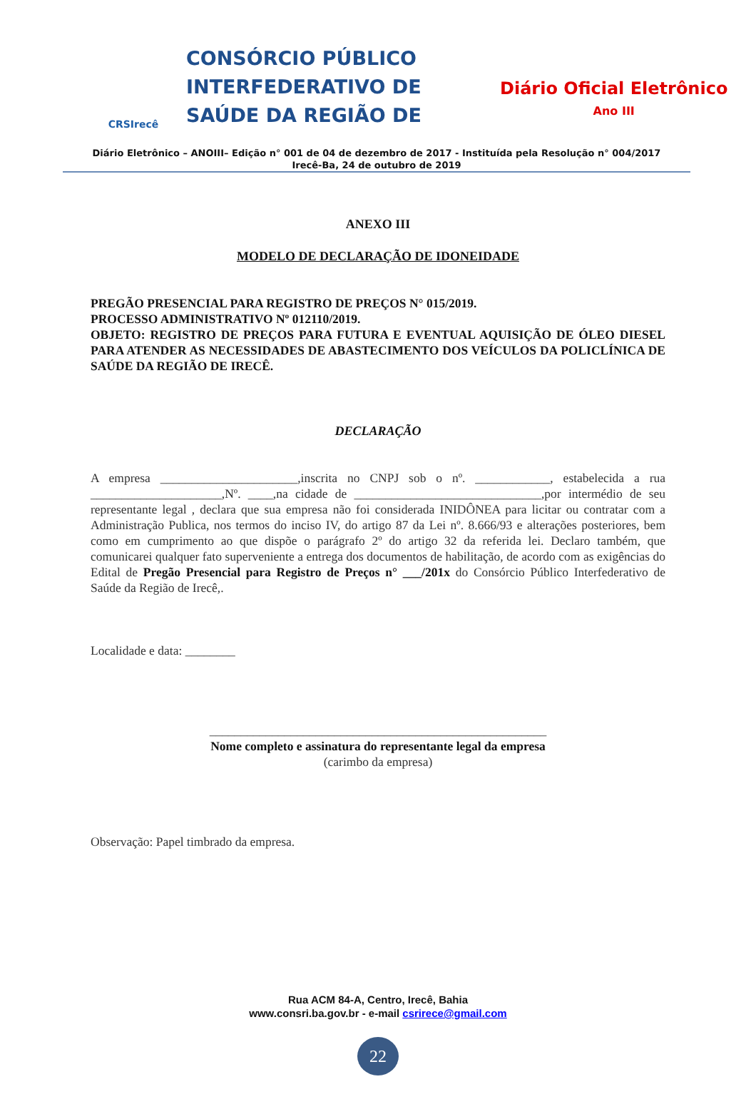CRSIrecê
CONSÓRCIO PÚBLICO INTERFEDERATIVO DE SAÚDE DA REGIÃO DE
Diário Oficial Eletrônico
Ano III
Diário Eletrônico – ANOIII– Edição n° 001 de 04 de dezembro de 2017 - Instituída pela Resolução n° 004/2017
Irecê-Ba, 24 de outubro de 2019
ANEXO III
MODELO DE DECLARAÇÃO DE IDONEIDADE
PREGÃO PRESENCIAL PARA REGISTRO DE PREÇOS N° 015/2019.
PROCESSO ADMINISTRATIVO Nº 012110/2019.
OBJETO: REGISTRO DE PREÇOS PARA FUTURA E EVENTUAL AQUISIÇÃO DE ÓLEO DIESEL PARA ATENDER AS NECESSIDADES DE ABASTECIMENTO DOS VEÍCULOS DA POLICLÍNICA DE SAÚDE DA REGIÃO DE IRECÊ.
DECLARAÇÃO
A empresa ______________________,inscrita no CNPJ sob o nº. ____________, estabelecida a rua _____________________,Nº. ____,na cidade de ______________________________,por intermédio de seu representante legal , declara que sua empresa não foi considerada INIDÔNEA para licitar ou contratar com a Administração Publica, nos termos do inciso IV, do artigo 87 da Lei nº. 8.666/93 e alterações posteriores, bem como em cumprimento ao que dispõe o parágrafo 2º do artigo 32 da referida lei. Declaro também, que comunicarei qualquer fato superveniente a entrega dos documentos de habilitação, de acordo com as exigências do Edital de Pregão Presencial para Registro de Preços n° ___/201x do Consórcio Público Interfederativo de Saúde da Região de Irecê,.
Localidade e data: ________
______________________________________________________
Nome completo e assinatura do representante legal da empresa
(carimbo da empresa)
Observação: Papel timbrado da empresa.
Rua ACM 84-A, Centro, Irecê, Bahia
www.consri.ba.gov.br - e-mail csrirece@gmail.com
22